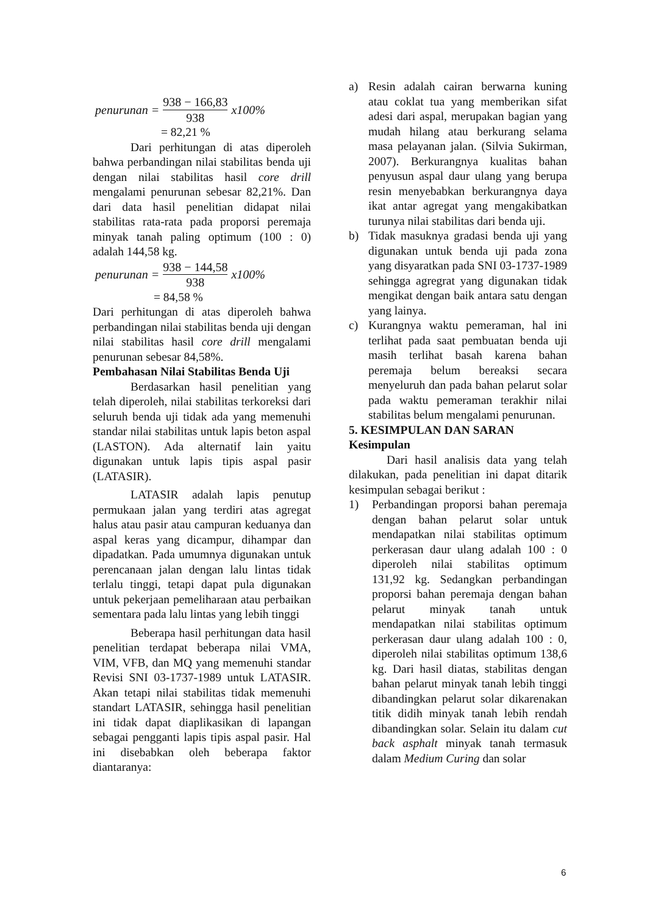penurunan = 938 − 166,83 938 x100%
= 82,21 %
Dari perhitungan di atas diperoleh bahwa perbandingan nilai stabilitas benda uji dengan nilai stabilitas hasil core drill mengalami penurunan sebesar 82,21%. Dan dari data hasil penelitian didapat nilai stabilitas rata-rata pada proporsi peremaja minyak tanah paling optimum (100 : 0) adalah 144,58 kg.
penurunan = 938 − 144,58 938 x100%
= 84,58 %
Dari perhitungan di atas diperoleh bahwa perbandingan nilai stabilitas benda uji dengan nilai stabilitas hasil core drill mengalami penurunan sebesar 84,58%.
Pembahasan Nilai Stabilitas Benda Uji
Berdasarkan hasil penelitian yang telah diperoleh, nilai stabilitas terkoreksi dari seluruh benda uji tidak ada yang memenuhi standar nilai stabilitas untuk lapis beton aspal (LASTON). Ada alternatif lain yaitu digunakan untuk lapis tipis aspal pasir (LATASIR).
LATASIR adalah lapis penutup permukaan jalan yang terdiri atas agregat halus atau pasir atau campuran keduanya dan aspal keras yang dicampur, dihampar dan dipadatkan. Pada umumnya digunakan untuk perencanaan jalan dengan lalu lintas tidak terlalu tinggi, tetapi dapat pula digunakan untuk pekerjaan pemeliharaan atau perbaikan sementara pada lalu lintas yang lebih tinggi
Beberapa hasil perhitungan data hasil penelitian terdapat beberapa nilai VMA, VIM, VFB, dan MQ yang memenuhi standar Revisi SNI 03-1737-1989 untuk LATASIR. Akan tetapi nilai stabilitas tidak memenuhi standart LATASIR, sehingga hasil penelitian ini tidak dapat diaplikasikan di lapangan sebagai pengganti lapis tipis aspal pasir. Hal ini disebabkan oleh beberapa faktor diantaranya:
a) Resin adalah cairan berwarna kuning atau coklat tua yang memberikan sifat adesi dari aspal, merupakan bagian yang mudah hilang atau berkurang selama masa pelayanan jalan. (Silvia Sukirman, 2007). Berkurangnya kualitas bahan penyusun aspal daur ulang yang berupa resin menyebabkan berkurangnya daya ikat antar agregat yang mengakibatkan turunya nilai stabilitas dari benda uji.
b) Tidak masuknya gradasi benda uji yang digunakan untuk benda uji pada zona yang disyaratkan pada SNI 03-1737-1989 sehingga agregrat yang digunakan tidak mengikat dengan baik antara satu dengan yang lainya.
c) Kurangnya waktu pemeraman, hal ini terlihat pada saat pembuatan benda uji masih terlihat basah karena bahan peremaja belum bereaksi secara menyeluruh dan pada bahan pelarut solar pada waktu pemeraman terakhir nilai stabilitas belum mengalami penurunan.
5. KESIMPULAN DAN SARAN
Kesimpulan
Dari hasil analisis data yang telah dilakukan, pada penelitian ini dapat ditarik kesimpulan sebagai berikut :
1) Perbandingan proporsi bahan peremaja dengan bahan pelarut solar untuk mendapatkan nilai stabilitas optimum perkerasan daur ulang adalah 100 : 0 diperoleh nilai stabilitas optimum 131,92 kg. Sedangkan perbandingan proporsi bahan peremaja dengan bahan pelarut minyak tanah untuk mendapatkan nilai stabilitas optimum perkerasan daur ulang adalah 100 : 0, diperoleh nilai stabilitas optimum 138,6 kg. Dari hasil diatas, stabilitas dengan bahan pelarut minyak tanah lebih tinggi dibandingkan pelarut solar dikarenakan titik didih minyak tanah lebih rendah dibandingkan solar. Selain itu dalam cut back asphalt minyak tanah termasuk dalam Medium Curing dan solar
6